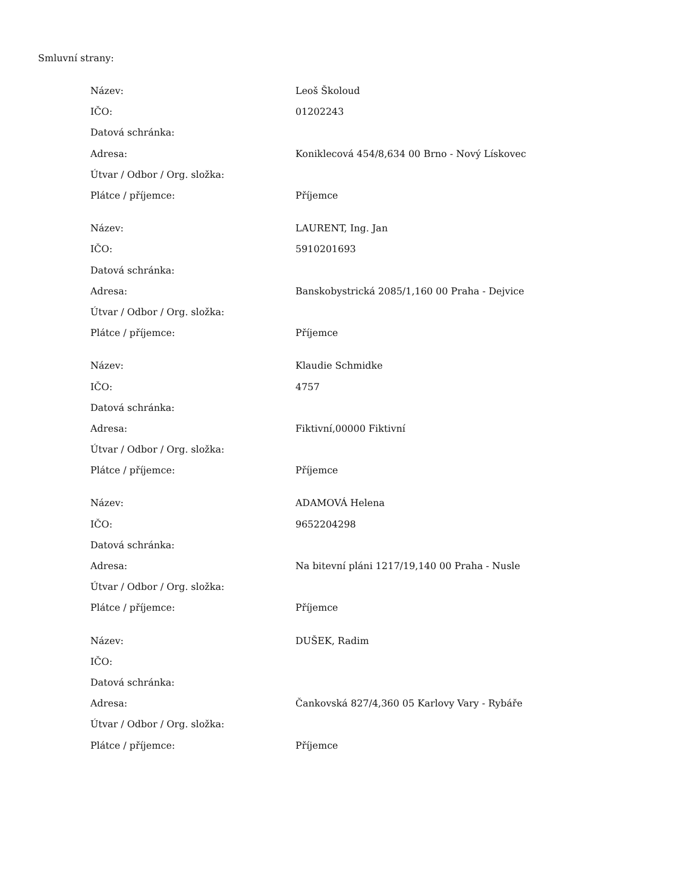Smluvní strany:
| Název: | Leoš Školoud |
| IČO: | 01202243 |
| Datová schránka: | |
| Adresa: | Koniklecová 454/8,634 00 Brno - Nový Lískovec |
| Útvar / Odbor / Org. složka: | |
| Plátce / příjemce: | Příjemce |
| Název: | LAURENT, Ing. Jan |
| IČO: | 5910201693 |
| Datová schránka: | |
| Adresa: | Banskobystrická 2085/1,160 00 Praha - Dejvice |
| Útvar / Odbor / Org. složka: | |
| Plátce / příjemce: | Příjemce |
| Název: | Klaudie Schmidke |
| IČO: | 4757 |
| Datová schránka: | |
| Adresa: | Fiktivní,00000 Fiktivní |
| Útvar / Odbor / Org. složka: | |
| Plátce / příjemce: | Příjemce |
| Název: | ADAMOVÁ Helena |
| IČO: | 9652204298 |
| Datová schránka: | |
| Adresa: | Na bitevní pláni 1217/19,140 00 Praha - Nusle |
| Útvar / Odbor / Org. složka: | |
| Plátce / příjemce: | Příjemce |
| Název: | DUŠEK, Radim |
| IČO: | |
| Datová schránka: | |
| Adresa: | Čankovská 827/4,360 05 Karlovy Vary - Rybáře |
| Útvar / Odbor / Org. složka: | |
| Plátce / příjemce: | Příjemce |